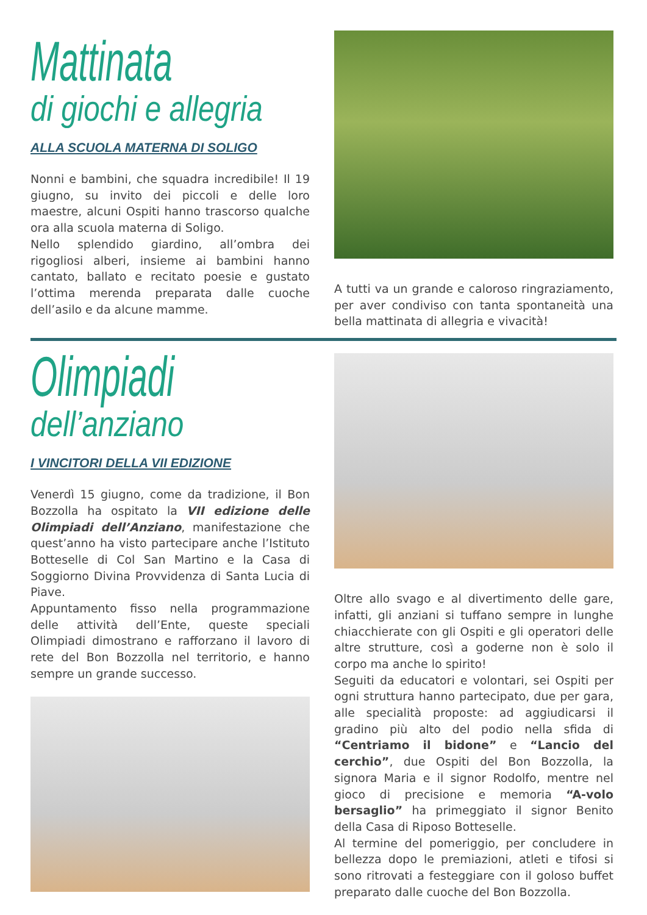Mattinata
di giochi e allegria
ALLA SCUOLA MATERNA DI SOLIGO
Nonni e bambini, che squadra incredibile! Il 19 giugno, su invito dei piccoli e delle loro maestre, alcuni Ospiti hanno trascorso qualche ora alla scuola materna di Soligo.
Nello splendido giardino, all’ombra dei rigogliosi alberi, insieme ai bambini hanno cantato, ballato e recitato poesie e gustato l’ottima merenda preparata dalle cuoche dell’asilo e da alcune mamme.
A tutti va un grande e caloroso ringraziamento, per aver condiviso con tanta spontaneità una bella mattinata di allegria e vivacità!
Olimpiadi
dell’anziano
I VINCITORI DELLA VII EDIZIONE
Venerdì 15 giugno, come da tradizione, il Bon Bozzolla ha ospitato la VII edizione delle Olimpiadi dell’Anziano, manifestazione che quest’anno ha visto partecipare anche l’Istituto Botteselle di Col San Martino e la Casa di Soggiorno Divina Provvidenza di Santa Lucia di Piave.
Appuntamento fisso nella programmazione delle attività dell’Ente, queste speciali Olimpiadi dimostrano e rafforzano il lavoro di rete del Bon Bozzolla nel territorio, e hanno sempre un grande successo.
Oltre allo svago e al divertimento delle gare, infatti, gli anziani si tuffano sempre in lunghe chiacchierate con gli Ospiti e gli operatori delle altre strutture, così a goderne non è solo il corpo ma anche lo spirito!
Seguiti da educatori e volontari, sei Ospiti per ogni struttura hanno partecipato, due per gara, alle specialità proposte: ad aggiudicarsi il gradino più alto del podio nella sfida di “Centriamo il bidone” e “Lancio del cerchio”, due Ospiti del Bon Bozzolla, la signora Maria e il signor Rodolfo, mentre nel gioco di precisione e memoria “A-volo bersaglio” ha primeggiato il signor Benito della Casa di Riposo Botteselle.
Al termine del pomeriggio, per concludere in bellezza dopo le premiazioni, atleti e tifosi si sono ritrovati a festeggiare con il goloso buffet preparato dalle cuoche del Bon Bozzolla.